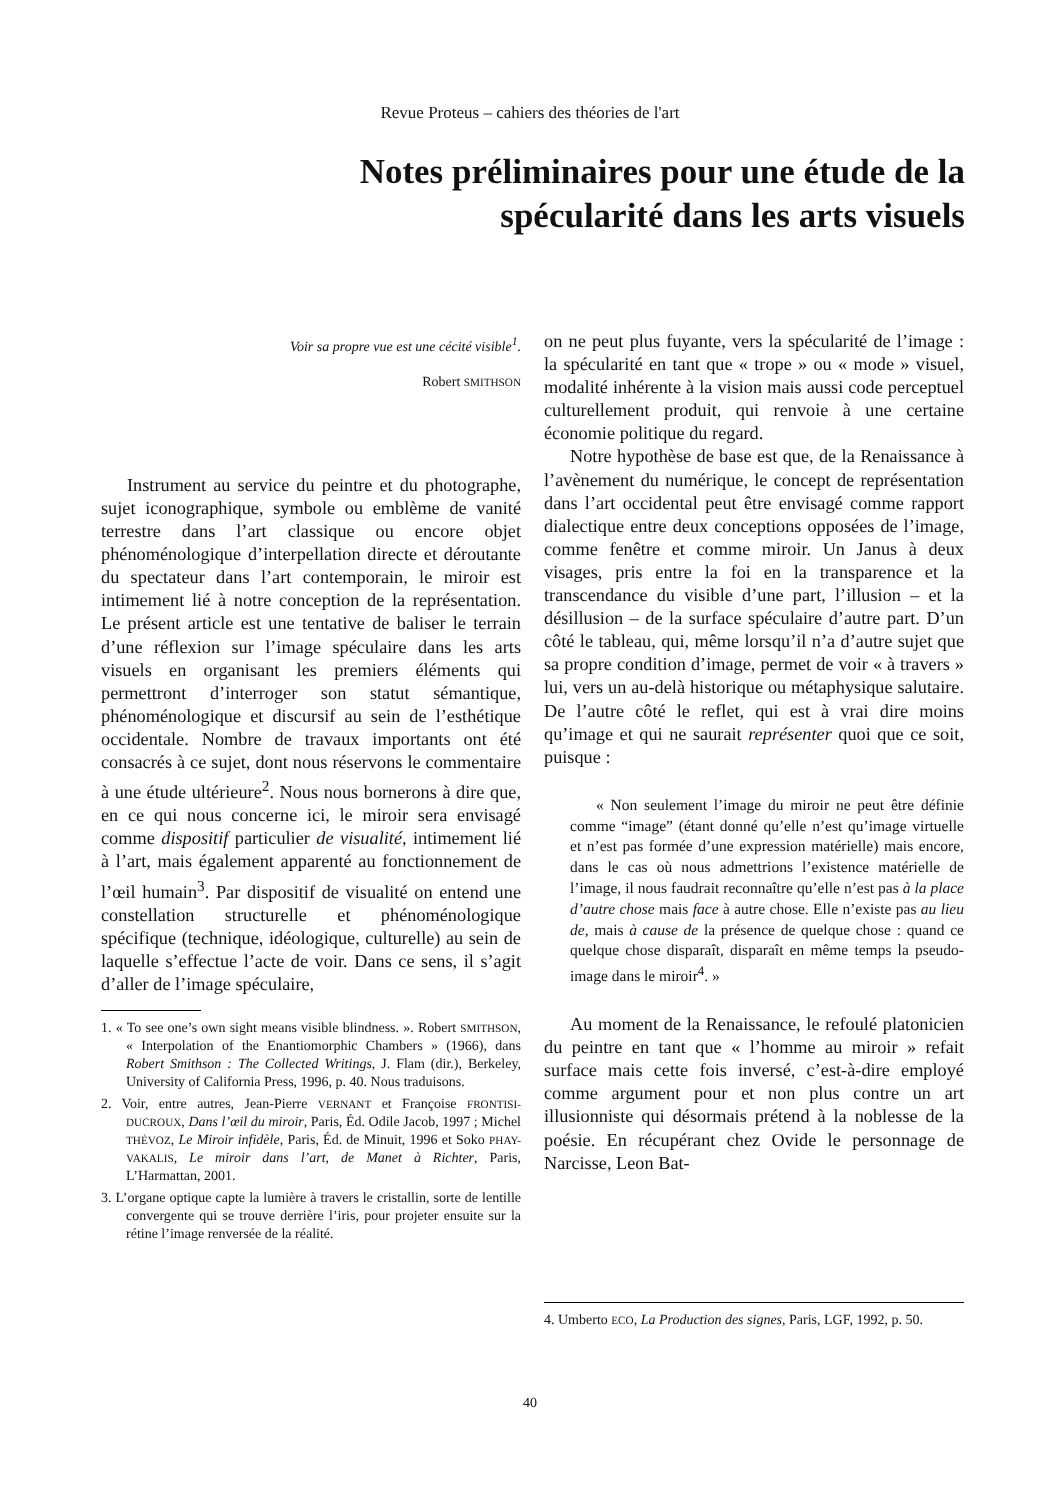Revue Proteus – cahiers des théories de l'art
Notes préliminaires pour une étude de la spécularité dans les arts visuels
Voir sa propre vue est une cécité visible<sup>1</sup>.
Robert SMITHSON
Instrument au service du peintre et du photographe, sujet iconographique, symbole ou emblème de vanité terrestre dans l’art classique ou encore objet phénoménologique d’interpellation directe et déroutante du spectateur dans l’art contemporain, le miroir est intimement lié à notre conception de la représentation. Le présent article est une tentative de baliser le terrain d’une réflexion sur l’image spéculaire dans les arts visuels en organisant les premiers éléments qui permettront d’interroger son statut sémantique, phénoménologique et discursif au sein de l’esthétique occidentale. Nombre de travaux importants ont été consacrés à ce sujet, dont nous réservons le commentaire à une étude ultérieure<sup>2</sup>. Nous nous bornerons à dire que, en ce qui nous concerne ici, le miroir sera envisagé comme dispositif particulier de visualité, intimement lié à l’art, mais également apparenté au fonctionnement de l’œil humain<sup>3</sup>. Par dispositif de visualité on entend une constellation structurelle et phénoménologique spécifique (technique, idéologique, culturelle) au sein de laquelle s’effectue l’acte de voir. Dans ce sens, il s’agit d’aller de l’image spéculaire,
1. « To see one’s own sight means visible blindness. ». Robert SMITHSON, « Interpolation of the Enantiomorphic Chambers » (1966), dans Robert Smithson : The Collected Writings, J. Flam (dir.), Berkeley, University of California Press, 1996, p. 40. Nous traduisons.
2. Voir, entre autres, Jean-Pierre VERNANT et Françoise FRONTISI-DUCROUX, Dans l’œil du miroir, Paris, Éd. Odile Jacob, 1997 ; Michel THÉVOZ, Le Miroir infidèle, Paris, Éd. de Minuit, 1996 et Soko PHAY-VAKALIS, Le miroir dans l’art, de Manet à Richter, Paris, L’Harmattan, 2001.
3. L’organe optique capte la lumière à travers le cristallin, sorte de lentille convergente qui se trouve derrière l’iris, pour projeter ensuite sur la rétine l’image renversée de la réalité.
on ne peut plus fuyante, vers la spécularité de l’image : la spécularité en tant que « trope » ou « mode » visuel, modalité inhérente à la vision mais aussi code perceptuel culturellement produit, qui renvoie à une certaine économie politique du regard.
Notre hypothèse de base est que, de la Renaissance à l’avènement du numérique, le concept de représentation dans l’art occidental peut être envisagé comme rapport dialectique entre deux conceptions opposées de l’image, comme fenêtre et comme miroir. Un Janus à deux visages, pris entre la foi en la transparence et la transcendance du visible d’une part, l’illusion – et la désillusion – de la surface spéculaire d’autre part. D’un côté le tableau, qui, même lorsqu’il n’a d’autre sujet que sa propre condition d’image, permet de voir « à travers » lui, vers un au-delà historique ou métaphysique salutaire. De l’autre côté le reflet, qui est à vrai dire moins qu’image et qui ne saurait représenter quoi que ce soit, puisque :
« Non seulement l’image du miroir ne peut être définie comme “image” (étant donné qu’elle n’est qu’image virtuelle et n’est pas formée d’une expression matérielle) mais encore, dans le cas où nous admettrions l’existence matérielle de l’image, il nous faudrait reconnaître qu’elle n’est pas à la place d’autre chose mais face à autre chose. Elle n’existe pas au lieu de, mais à cause de la présence de quelque chose : quand ce quelque chose disparaît, disparaît en même temps la pseudo-image dans le miroir<sup>4</sup>. »
Au moment de la Renaissance, le refoulé platonicien du peintre en tant que « l’homme au miroir » refait surface mais cette fois inversé, c’est-à-dire employé comme argument pour et non plus contre un art illusionniste qui désormais prétend à la noblesse de la poésie. En récupérant chez Ovide le personnage de Narcisse, Leon Bat-
4. Umberto ECO, La Production des signes, Paris, LGF, 1992, p. 50.
40